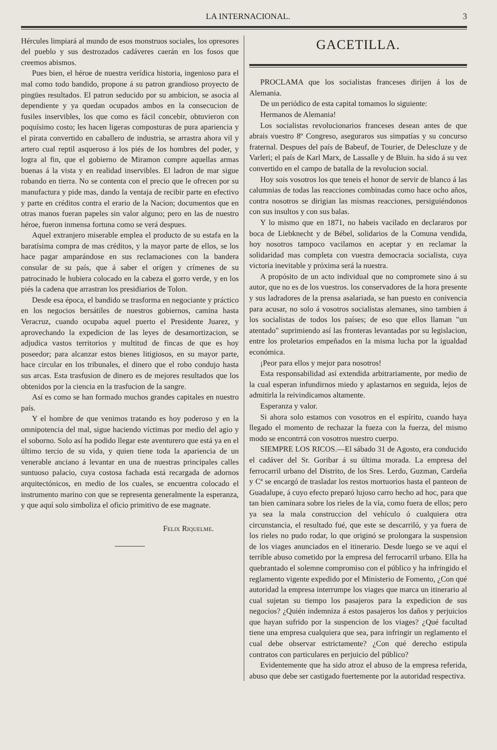LA INTERNACIONAL. 3
Hércules limpiará al mundo de esos monstruos sociales, los opresores del pueblo y sus destrozados cadáveres caerán en los fosos que creemos abismos.
Pues bien, el héroe de nuestra verídica historia, ingenioso para el mal como todo bandido, propone á su patron grandioso proyecto de pingües resultados. El patron seducido por su ambicion, se asocia al dependiente y ya quedan ocupados ambos en la consecucion de fusiles inservibles, los que como es fácil concebir, obtuvieron con poquísimo costo; les hacen ligeras composturas de pura apariencia y el pirata convertido en caballero de industria, se arrastra ahora vil y artero cual reptil asqueroso á los piés de los hombres del poder, y logra al fin, que el gobierno de Miramon compre aquellas armas buenas á la vista y en realidad inservibles. El ladron de mar sigue robando en tierra. No se contenta con el precio que le ofrecen por su manufactura y pide mas, dando la ventaja de recibir parte en efectivo y parte en créditos contra el erario de la Nacion; documentos que en otras manos fueran papeles sin valor alguno; pero en las de nuestro héroe, fueron inmensa fortuna como se verá despues.
Aquel extranjero miserable emplea el producto de su estafa en la baratísima compra de mas créditos, y la mayor parte de ellos, se los hace pagar amparándose en sus reclamaciones con la bandera consular de su país, que á saber el orígen y crímenes de su patrocinado le hubiera colocado en la cabeza el gorro verde, y en los piés la cadena que arrastran los presidiarios de Tolon.
Desde esa época, el bandido se trasforma en negociante y práctico en los negocios bersátiles de nuestros gobiernos, camina hasta Veracruz, cuando ocupaba aquel puerto el Presidente Juarez, y aprovechando la expedicion de las leyes de desamortizacion, se adjudica vastos territorios y multitud de fincas de que es hoy poseedor; para alcanzar estos bienes litigiosos, en su mayor parte, hace circular en los tribunales, el dinero que el robo condujo hasta sus arcas. Esta trasfusion de dinero es de mejores resultados que los obtenidos por la ciencia en la trasfucion de la sangre.
Así es como se han formado muchos grandes capitales en nuestro país.
Y el hombre de que venimos tratando es hoy poderoso y en la omnipotencia del mal, sigue haciendo víctimas por medio del agio y el soborno. Solo así ha podido llegar este aventurero que está ya en el último tercio de su vida, y quien tiene toda la apariencia de un venerable anciano á levantar en una de nuestras principales calles suntuoso palacio, cuya costosa fachada está recargada de adornos arquitectónicos, en medio de los cuales, se encuentra colocado el instrumento marino con que se representa generalmente la esperanza, y que aquí solo simboliza el oficio primitivo de ese magnate.
Felix Riquelme.
GACETILLA.
PROCLAMA que los socialistas franceses dirijen á los de Alemania.
De un periódico de esta capital tomamos lo siguiente:
Hermanos de Alemania!
Los socialistas revolucionarios franceses desean antes de que abrais vuestro 8º Congreso, aseguraros sus simpatías y su concurso fraternal. Despues del país de Babeuf, de Tourier, de Delescluze y de Varleri; el país de Karl Marx, de Lassalle y de Bluin. ha sido á su vez convertido en el campo de batalla de la revolucion social.
Hoy sois vosotros los que teneis el honor de servir de blanco á las calumnias de todas las reacciones combinadas como hace ocho años, contra nosotros se dirigian las mismas reacciones, persiguiéndonos con sus insultos y con sus balas.
Y lo mismo que en 1871, no habeis vacilado en declararos por boca de Liebknecht y de Bébel, solidarios de la Comuna vendida, hoy nosotros tampoco vacilamos en aceptar y en reclamar la solidaridad mas completa con vuestra democracia socialista, cuya victoria inevitable y próxima será la nuestra.
A propósito de un acto individual que no compromete sino á su autor, que no es de los vuestros. los conservadores de la hora presente y sus ladradores de la prensa asalariada, se han puesto en conivencia para acusar, no solo á vosotros socialistas alemanes, sino tambien á los socialistas de todos los países; de eso que ellos llaman "un atentado" suprimiendo así las fronteras levantadas por su legislacion, entre los proletarios empeñados en la misma lucha por la igualdad económica.
¡Peor para ellos y mejor para nosotros!
Esta responsabilidad así extendida arbitrariamente, por medio de la cual esperan infundirnos miedo y aplastarnos en seguida, lejos de admitirla la reivindicamos altamente.
Esperanza y valor.
Si ahora solo estamos con vosotros en el espíritu, cuando haya llegado el momento de rechazar la fueza con la fuerza, del mismo modo se encontrrá con vosotros nuestro cuerpo.
SIEMPRE LOS RICOS.—El sábado 31 de Agosto, era conducido el cadáver del Sr. Goribar á su última morada. La empresa del ferrocarril urbano del Distrito, de los Sres. Lerdo, Guzman, Cardeña y Cª se encargó de trasladar los restos mortuorios hasta el panteon de Guadalupe, á cuyo efecto preparó lujoso carro hecho ad hoc, para que tan bien caminara sobre los rieles de la vía, como fuera de ellos; pero ya sea la mala construccion del vehículo ó cualquiera otra circunstancia, el resultado fué, que este se descarriló, y ya fuera de los rieles no pudo rodar, lo que originó se prolongara la suspension de los viages anunciados en el itinerario. Desde luego se ve aquí el terrible abuso cometido por la empresa del ferrocarril urbano. Ella ha quebrantado el solemne compromiso con el público y ha infringido el reglamento vigente expedido por el Ministerio de Fomento, ¿Con qué autoridad la empresa interrumpe los viages que marca un itinerario al cual sujetan su tiempo los pasajeros para la expedicion de sus negocios? ¿Quién indemniza á estos pasajeros los daños y perjuicios que hayan sufrido por la suspencion de los viages? ¿Qué facultad tiene una empresa cualquiera que sea, para infringir un reglamento el cual debe observar estrictamente? ¿Con qué derecho estipula contratos con particulares en perjuicio del público?
Evidentemente que ha sido atroz el abuso de la empresa referida, abuso que debe ser castigado fuertemente por la autoridad respectiva.